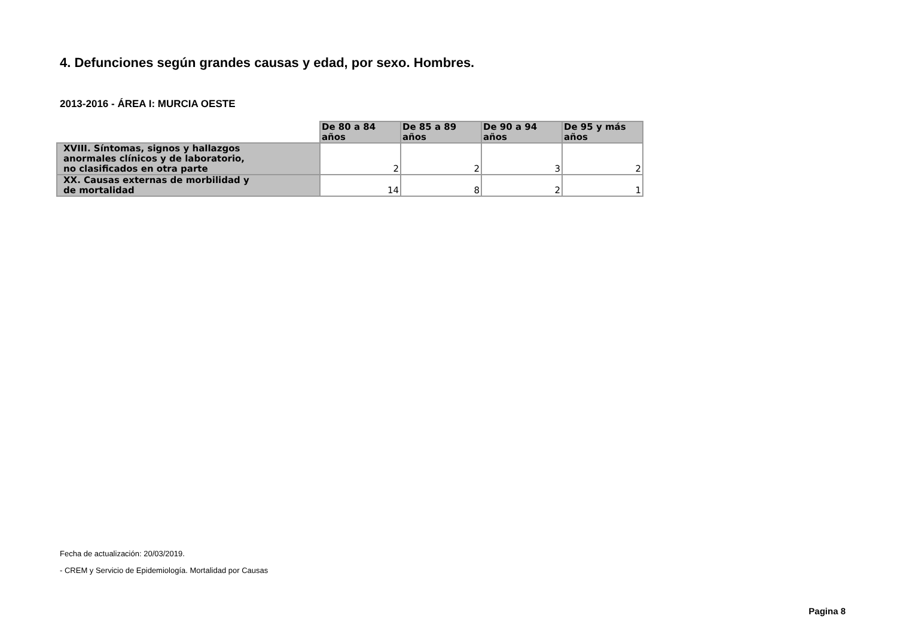4. Defunciones según grandes causas y edad, por sexo. Hombres.
2013-2016 - ÁREA I: MURCIA OESTE
| | De 80 a 84 años | De 85 a 89 años | De 90 a 94 años | De 95 y más años |
| --- | --- | --- | --- | --- |
| XVIII. Síntomas, signos y hallazgos anormales clínicos y de laboratorio, no clasificados en otra parte | 2 | 2 | 3 | 2 |
| XX. Causas externas de morbilidad y de mortalidad | 14 | 8 | 2 | 1 |
Fecha de actualización: 20/03/2019.
- CREM y Servicio de Epidemiología. Mortalidad por Causas
Pagina 8